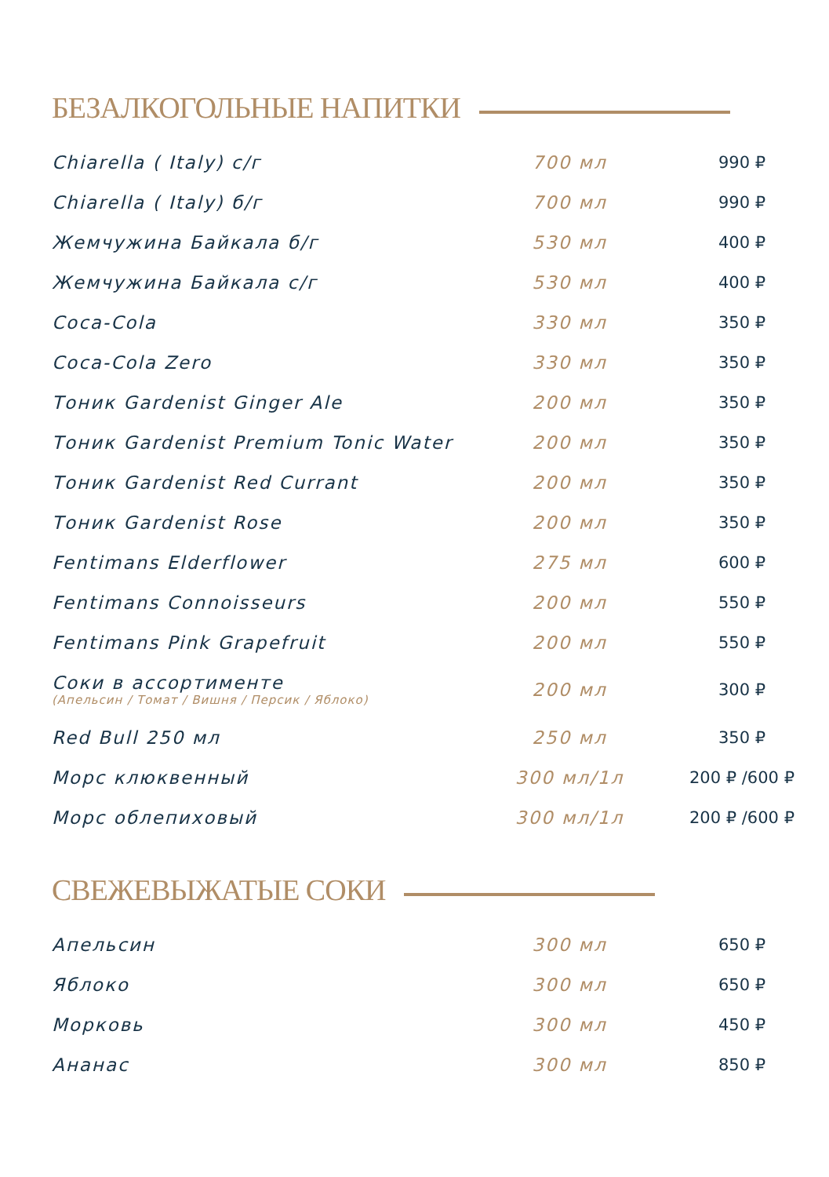БЕЗАЛКОГОЛЬНЫЕ НАПИТКИ
| Chiarella ( Italy) с/г | 700 мл | 990 ₽ |
| Chiarella ( Italy) б/г | 700 мл | 990 ₽ |
| Жемчужина Байкала б/г | 530 мл | 400 ₽ |
| Жемчужина Байкала с/г | 530 мл | 400 ₽ |
| Coca-Cola | 330 мл | 350 ₽ |
| Coca-Cola Zero | 330 мл | 350 ₽ |
| Тоник Gardenist Ginger Ale | 200 мл | 350 ₽ |
| Тоник Gardenist Premium Tonic Water | 200 мл | 350 ₽ |
| Тоник Gardenist Red Currant | 200 мл | 350 ₽ |
| Тоник Gardenist Rose | 200 мл | 350 ₽ |
| Fentimans Elderflower | 275 мл | 600 ₽ |
| Fentimans Connoisseurs | 200 мл | 550 ₽ |
| Fentimans Pink Grapefruit | 200 мл | 550 ₽ |
| Соки в ассортименте (Апельсин / Томат / Вишня / Персик / Яблоко) | 200 мл | 300 ₽ |
| Red Bull 250 мл | 250 мл | 350 ₽ |
| Морс клюквенный | 300 мл/1л | 200 ₽ /600 ₽ |
| Морс облепиховый | 300 мл/1л | 200 ₽ /600 ₽ |
СВЕЖЕВЫЖАТЫЕ СОКИ
| Апельсин | 300 мл | 650 ₽ |
| Яблоко | 300 мл | 650 ₽ |
| Морковь | 300 мл | 450 ₽ |
| Ананас | 300 мл | 850 ₽ |